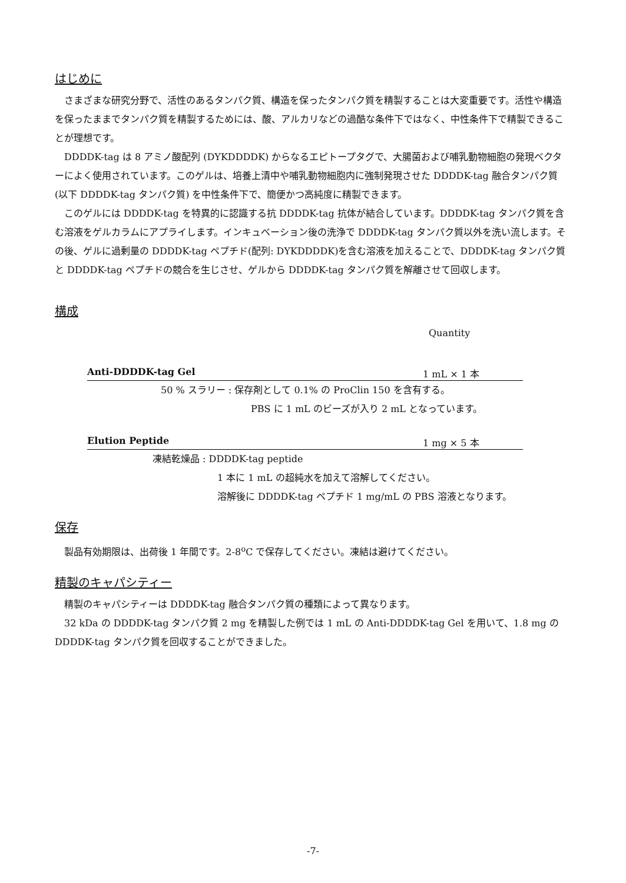はじめに
さまざまな研究分野で、活性のあるタンパク質、構造を保ったタンパク質を精製することは大変重要です。活性や構造を保ったままでタンパク質を精製するためには、酸、アルカリなどの過酷な条件下ではなく、中性条件下で精製できることが理想です。
DDDDK-tag は 8 アミノ酸配列 (DYKDDDDK) からなるエピトープタグで、大腸菌および哺乳動物細胞の発現ベクターによく使用されています。このゲルは、培養上清中や哺乳動物細胞内に強制発現させた DDDDK-tag 融合タンパク質 (以下 DDDDK-tag タンパク質) を中性条件下で、簡便かつ高純度に精製できます。
このゲルには DDDDK-tag を特異的に認識する抗 DDDDK-tag 抗体が結合しています。DDDDK-tag タンパク質を含む溶液をゲルカラムにアプライします。インキュベーション後の洗浄で DDDDK-tag タンパク質以外を洗い流します。その後、ゲルに過剰量の DDDDK-tag ペプチド(配列: DYKDDDDK)を含む溶液を加えることで、DDDDK-tag タンパク質と DDDDK-tag ペプチドの競合を生じさせ、ゲルから DDDDK-tag タンパク質を解離させて回収します。
構成
Quantity
Anti-DDDDK-tag Gel 1 mL × 1 本
50 % スラリー : 保存剤として 0.1% の ProClin 150 を含有する。
PBS に 1 mL のビーズが入り 2 mL となっています。
Elution Peptide 1 mg × 5 本
凍結乾燥品 : DDDDK-tag peptide
1 本に 1 mL の超純水を加えて溶解してください。
溶解後に DDDDK-tag ペプチド 1 mg/mL の PBS 溶液となります。
保存
製品有効期限は、出荷後 1 年間です。2-8<sup>o</sup>C で保存してください。凍結は避けてください。
精製のキャパシティー
精製のキャパシティーは DDDDK-tag 融合タンパク質の種類によって異なります。
32 kDa の DDDDK-tag タンパク質 2 mg を精製した例では 1 mL の Anti-DDDDK-tag Gel を用いて、1.8 mg の DDDDK-tag タンパク質を回収することができました。
-7-